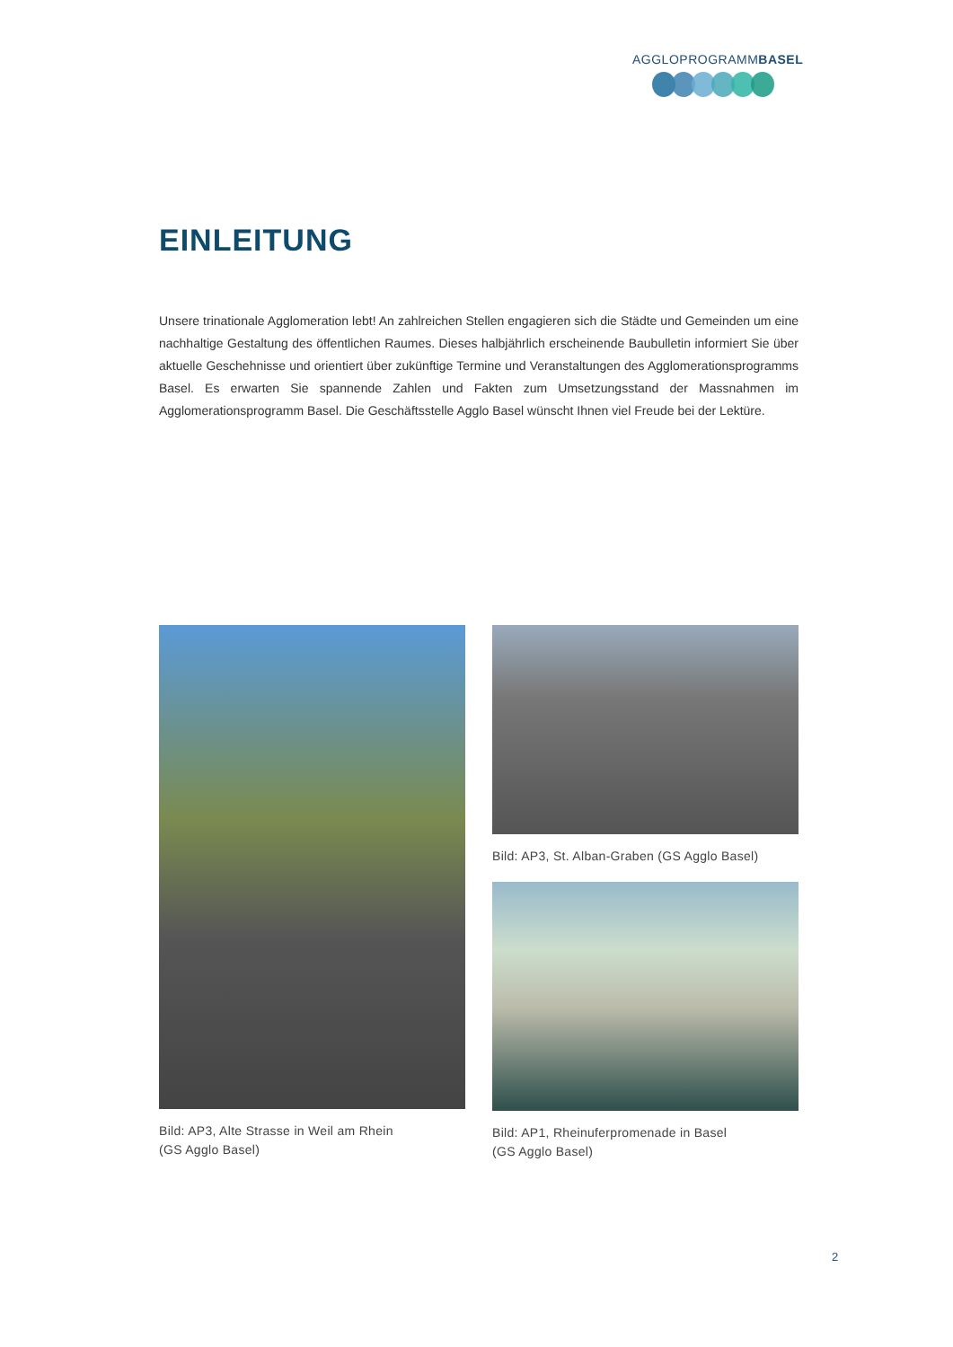AGGLOPROGRAMMBASEL
EINLEITUNG
Unsere trinationale Agglomeration lebt! An zahlreichen Stellen engagieren sich die Städte und Gemeinden um eine nachhaltige Gestaltung des öffentlichen Raumes. Dieses halbjährlich erscheinende Baubulletin informiert Sie über aktuelle Geschehnisse und orientiert über zukünftige Termine und Veranstaltungen des Agglomerationsprogramms Basel. Es erwarten Sie spannende Zahlen und Fakten zum Umsetzungsstand der Massnahmen im Agglomerationsprogramm Basel. Die Geschäftsstelle Agglo Basel wünscht Ihnen viel Freude bei der Lektüre.
Bild: AP3, Alte Strasse in Weil am Rhein
(GS Agglo Basel)
Bild: AP3, St. Alban-Graben (GS Agglo Basel)
Bild: AP1, Rheinuferpromenade in Basel
(GS Agglo Basel)
2